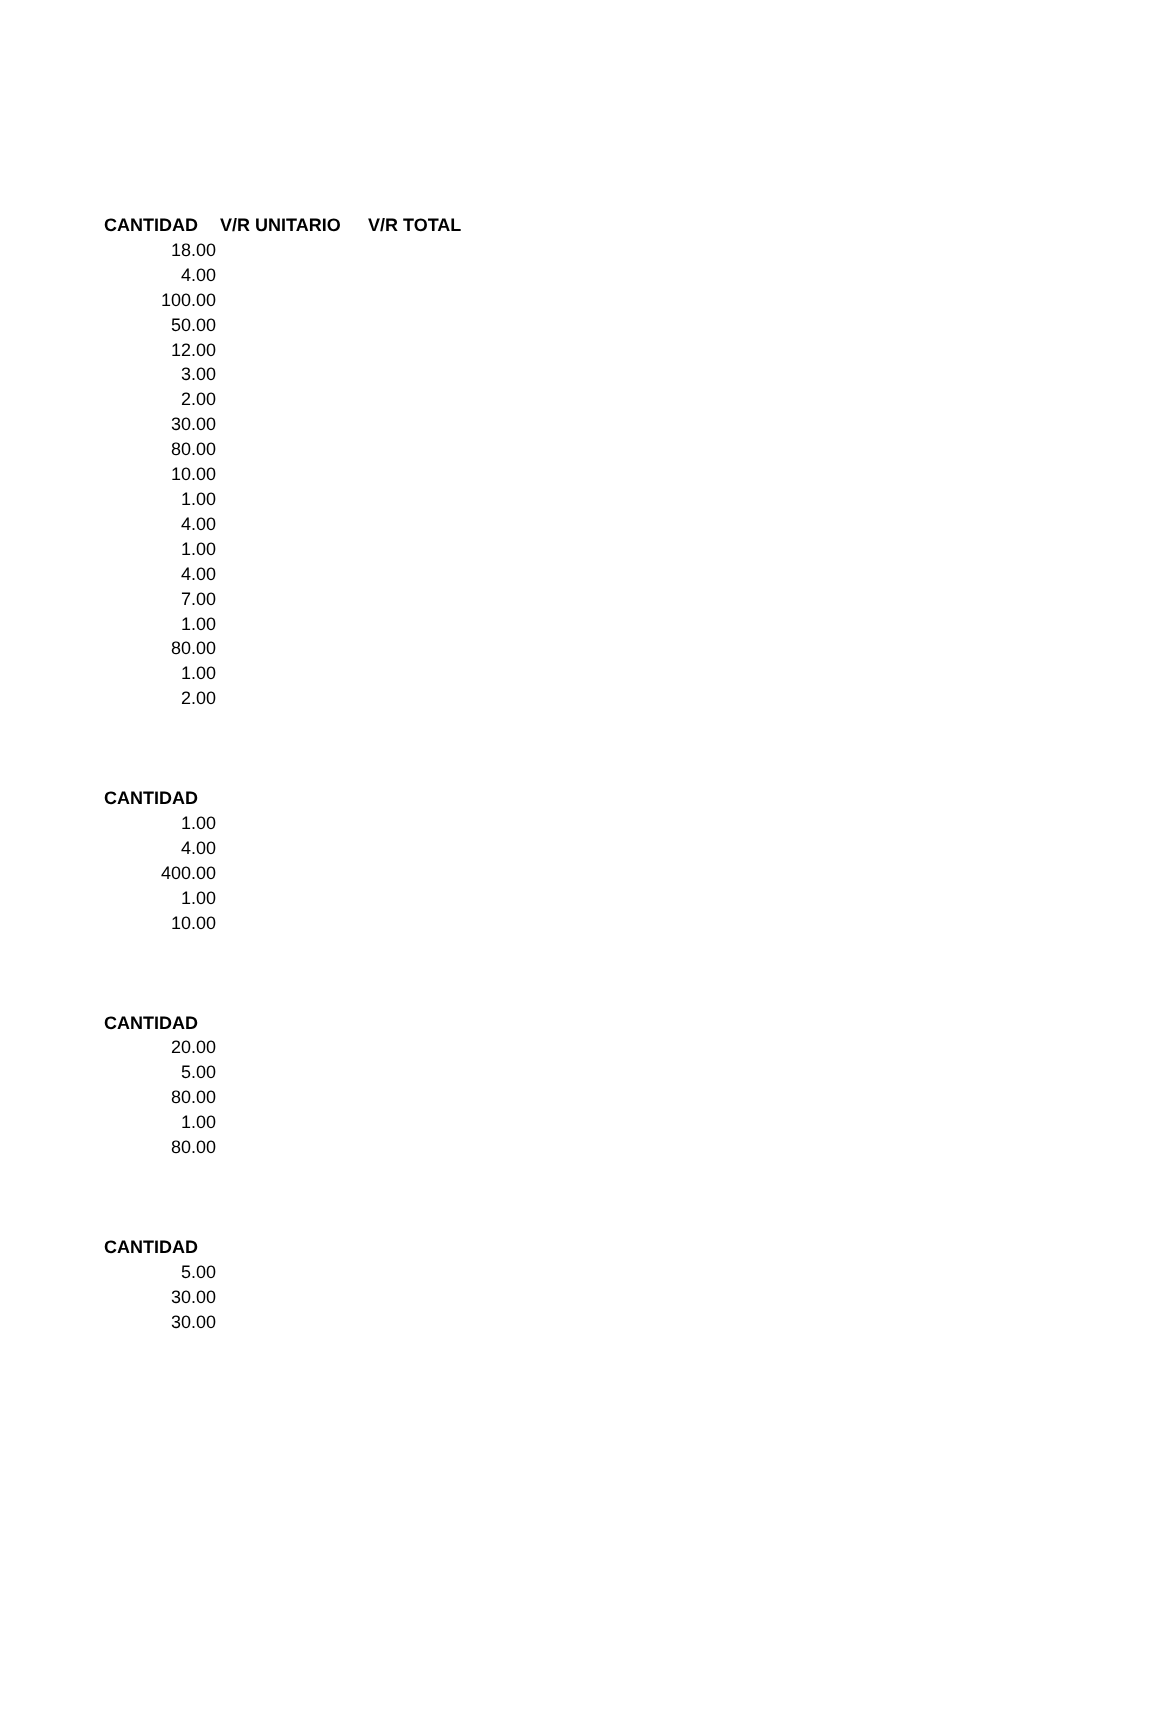| CANTIDAD | V/R UNITARIO | V/R TOTAL |
| --- | --- | --- |
| 18.00 | | |
| 4.00 | | |
| 100.00 | | |
| 50.00 | | |
| 12.00 | | |
| 3.00 | | |
| 2.00 | | |
| 30.00 | | |
| 80.00 | | |
| 10.00 | | |
| 1.00 | | |
| 4.00 | | |
| 1.00 | | |
| 4.00 | | |
| 7.00 | | |
| 1.00 | | |
| 80.00 | | |
| 1.00 | | |
| 2.00 | | |
| CANTIDAD |
| --- |
| 1.00 |
| 4.00 |
| 400.00 |
| 1.00 |
| 10.00 |
| CANTIDAD |
| --- |
| 20.00 |
| 5.00 |
| 80.00 |
| 1.00 |
| 80.00 |
| CANTIDAD |
| --- |
| 5.00 |
| 30.00 |
| 30.00 |